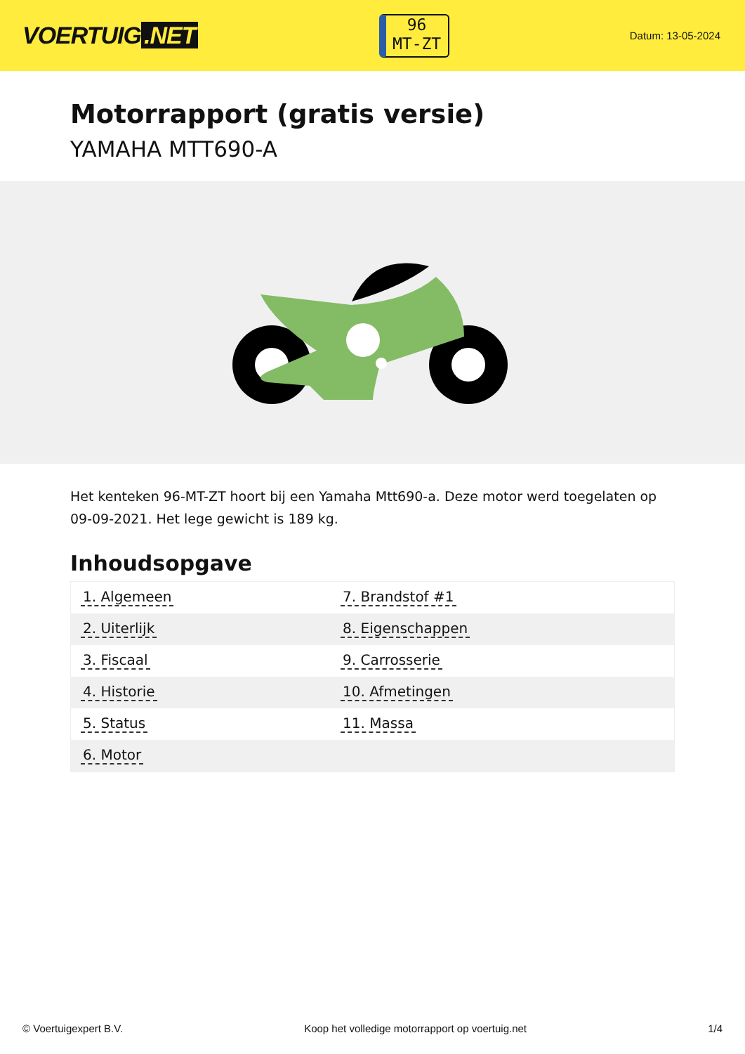VOERTUIG.NET
96
MT-ZT
Datum: 13-05-2024
Motorrapport (gratis versie)
YAMAHA MTT690-A
Het kenteken 96-MT-ZT hoort bij een Yamaha Mtt690-a. Deze motor werd toegelaten op 09-09-2021. Het lege gewicht is 189 kg.
Inhoudsopgave
| 1. Algemeen | 7. Brandstof #1 |
| 2. Uiterlijk | 8. Eigenschappen |
| 3. Fiscaal | 9. Carrosserie |
| 4. Historie | 10. Afmetingen |
| 5. Status | 11. Massa |
| 6. Motor | |
© Voertuigexpert B.V. Koop het volledige motorrapport op voertuig.net 1/4